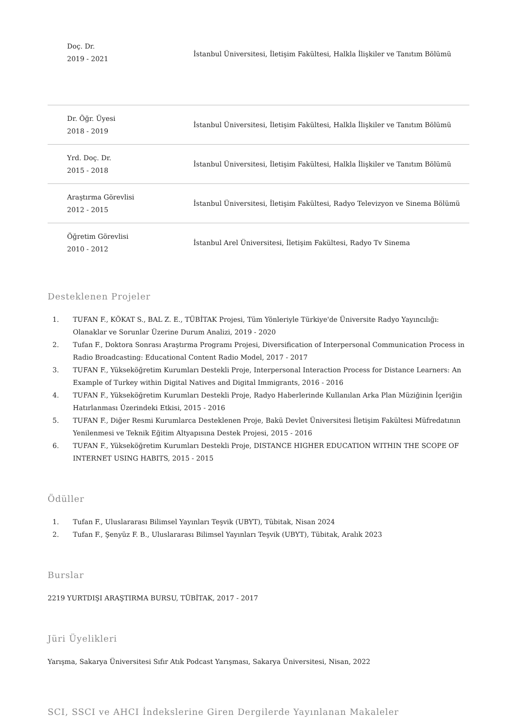| Doç. Dr. 2019 - 2021 | İstanbul Üniversitesi, İletişim Fakültesi, Halkla İlişkiler ve Tanıtım Bölümü |
| Dr. Öğr. Üyesi 2018 - 2019 | İstanbul Üniversitesi, İletişim Fakültesi, Halkla İlişkiler ve Tanıtım Bölümü |
| Yrd. Doç. Dr. 2015 - 2018 | İstanbul Üniversitesi, İletişim Fakültesi, Halkla İlişkiler ve Tanıtım Bölümü |
| Araştırma Görevlisi 2012 - 2015 | İstanbul Üniversitesi, İletişim Fakültesi, Radyo Televizyon ve Sinema Bölümü |
| Öğretim Görevlisi 2010 - 2012 | İstanbul Arel Üniversitesi, İletişim Fakültesi, Radyo Tv Sinema |
Desteklenen Projeler
1. TUFAN F., KÖKAT S., BAL Z. E., TÜBİTAK Projesi, Tüm Yönleriyle Türkiye'de Üniversite Radyo Yayıncılığı: Olanaklar ve Sorunlar Üzerine Durum Analizi, 2019 - 2020
2. Tufan F., Doktora Sonrası Araştırma Programı Projesi, Diversification of Interpersonal Communication Process in Radio Broadcasting: Educational Content Radio Model, 2017 - 2017
3. TUFAN F., Yükseköğretim Kurumları Destekli Proje, Interpersonal Interaction Process for Distance Learners: An Example of Turkey within Digital Natives and Digital Immigrants, 2016 - 2016
4. TUFAN F., Yükseköğretim Kurumları Destekli Proje, Radyo Haberlerinde Kullanılan Arka Plan Müziğinin İçeriğin Hatırlanması Üzerindeki Etkisi, 2015 - 2016
5. TUFAN F., Diğer Resmi Kurumlarca Desteklenen Proje, Bakü Devlet Üniversitesi İletişim Fakültesi Müfredatının Yenilenmesi ve Teknik Eğitim Altyapısına Destek Projesi, 2015 - 2016
6. TUFAN F., Yükseköğretim Kurumları Destekli Proje, DISTANCE HIGHER EDUCATION WITHIN THE SCOPE OF INTERNET USING HABITS, 2015 - 2015
Ödüller
1. Tufan F., Uluslararası Bilimsel Yayınları Teşvik (UBYT), Tübitak, Nisan 2024
2. Tufan F., Şenyüz F. B., Uluslararası Bilimsel Yayınları Teşvik (UBYT), Tübitak, Aralık 2023
Burslar
2219 YURTDIŞI ARAŞTIRMA BURSU, TÜBİTAK, 2017 - 2017
Jüri Üyelikleri
Yarışma, Sakarya Üniversitesi Sıfır Atık Podcast Yarışması, Sakarya Üniversitesi, Nisan, 2022
SCI, SSCI ve AHCI İndekslerine Giren Dergilerde Yayınlanan Makaleler